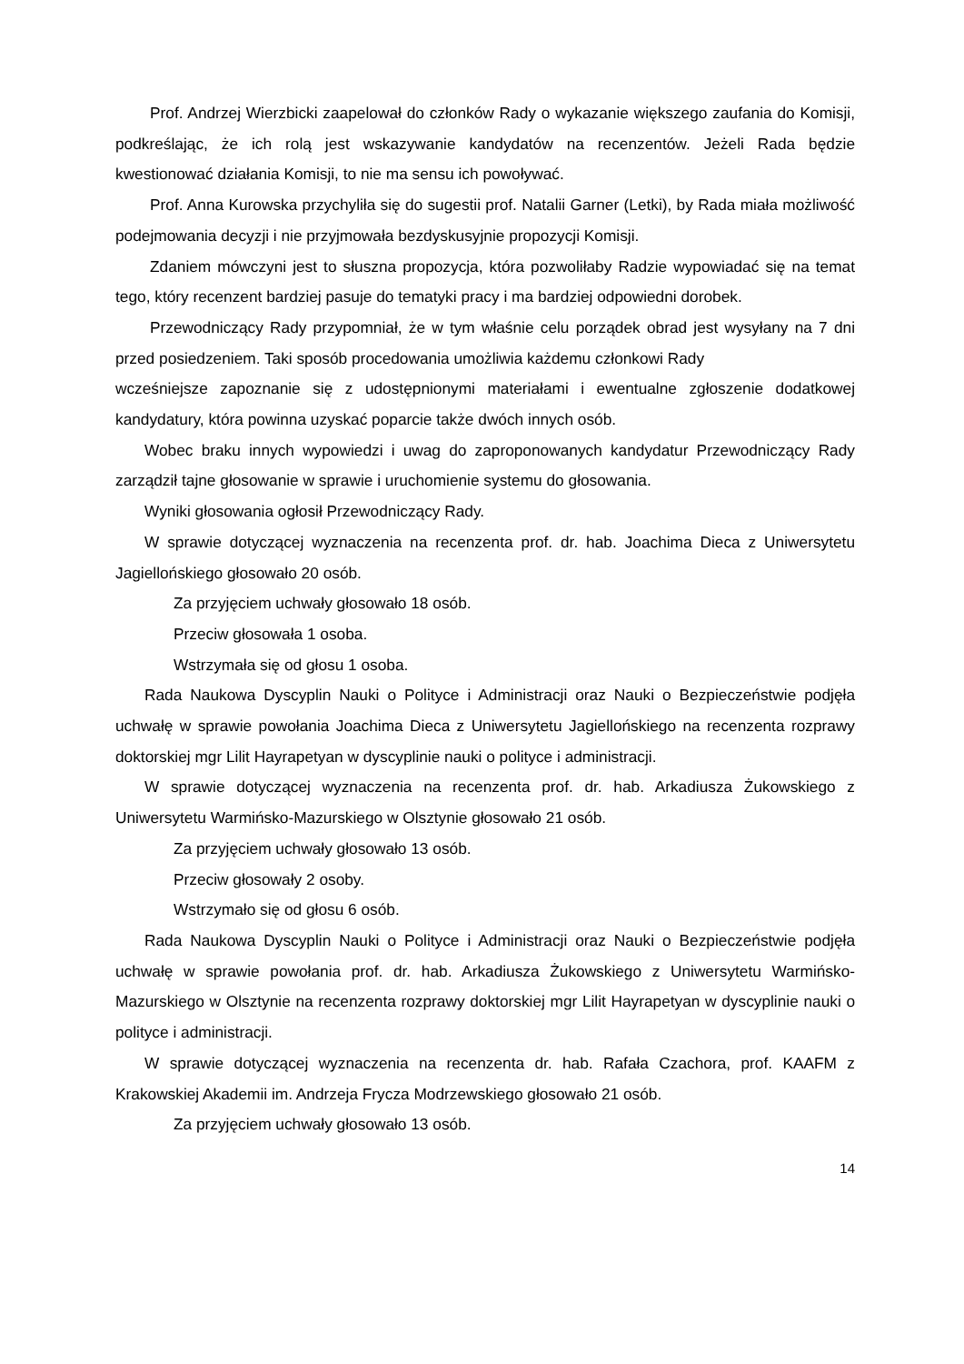Prof. Andrzej Wierzbicki zaapelował do członków Rady o wykazanie większego zaufania do Komisji, podkreślając, że ich rolą jest wskazywanie kandydatów na recenzentów. Jeżeli Rada będzie kwestionować działania Komisji, to nie ma sensu ich powoływać.
Prof. Anna Kurowska przychyliła się do sugestii prof. Natalii Garner (Letki), by Rada miała możliwość podejmowania decyzji i nie przyjmowała bezdyskusyjnie propozycji Komisji.
Zdaniem mówczyni jest to słuszna propozycja, która pozwoliłaby Radzie wypowiadać się na temat tego, który recenzent bardziej pasuje do tematyki pracy i ma bardziej odpowiedni dorobek.
Przewodniczący Rady przypomniał, że w tym właśnie celu porządek obrad jest wysyłany na 7 dni przed posiedzeniem. Taki sposób procedowania umożliwia każdemu członkowi Rady
wcześniejsze zapoznanie się z udostępnionymi materiałami i ewentualne zgłoszenie dodatkowej kandydatury, która powinna uzyskać poparcie także dwóch innych osób.
Wobec braku innych wypowiedzi i uwag do zaproponowanych kandydatur Przewodniczący Rady zarządził tajne głosowanie w sprawie i uruchomienie systemu do głosowania.
Wyniki głosowania ogłosił Przewodniczący Rady.
W sprawie dotyczącej wyznaczenia na recenzenta prof. dr. hab. Joachima Dieca z Uniwersytetu Jagiellońskiego głosowało 20 osób.
Za przyjęciem uchwały głosowało 18 osób.
Przeciw głosowała 1 osoba.
Wstrzymała się od głosu 1 osoba.
Rada Naukowa Dyscyplin Nauki o Polityce i Administracji oraz Nauki o Bezpieczeństwie podjęła uchwałę w sprawie powołania Joachima Dieca z Uniwersytetu Jagiellońskiego na recenzenta rozprawy doktorskiej mgr Lilit Hayrapetyan w dyscyplinie nauki o polityce i administracji.
W sprawie dotyczącej wyznaczenia na recenzenta prof. dr. hab. Arkadiusza Żukowskiego z Uniwersytetu Warmińsko-Mazurskiego w Olsztynie głosowało 21 osób.
Za przyjęciem uchwały głosowało 13 osób.
Przeciw głosowały 2 osoby.
Wstrzymało się od głosu 6 osób.
Rada Naukowa Dyscyplin Nauki o Polityce i Administracji oraz Nauki o Bezpieczeństwie podjęła uchwałę w sprawie powołania prof. dr. hab. Arkadiusza Żukowskiego z Uniwersytetu Warmińsko-Mazurskiego w Olsztynie na recenzenta rozprawy doktorskiej mgr Lilit Hayrapetyan w dyscyplinie nauki o polityce i administracji.
W sprawie dotyczącej wyznaczenia na recenzenta dr. hab. Rafała Czachora, prof. KAAFM z Krakowskiej Akademii im. Andrzeja Frycza Modrzewskiego głosowało 21 osób.
Za przyjęciem uchwały głosowało 13 osób.
14